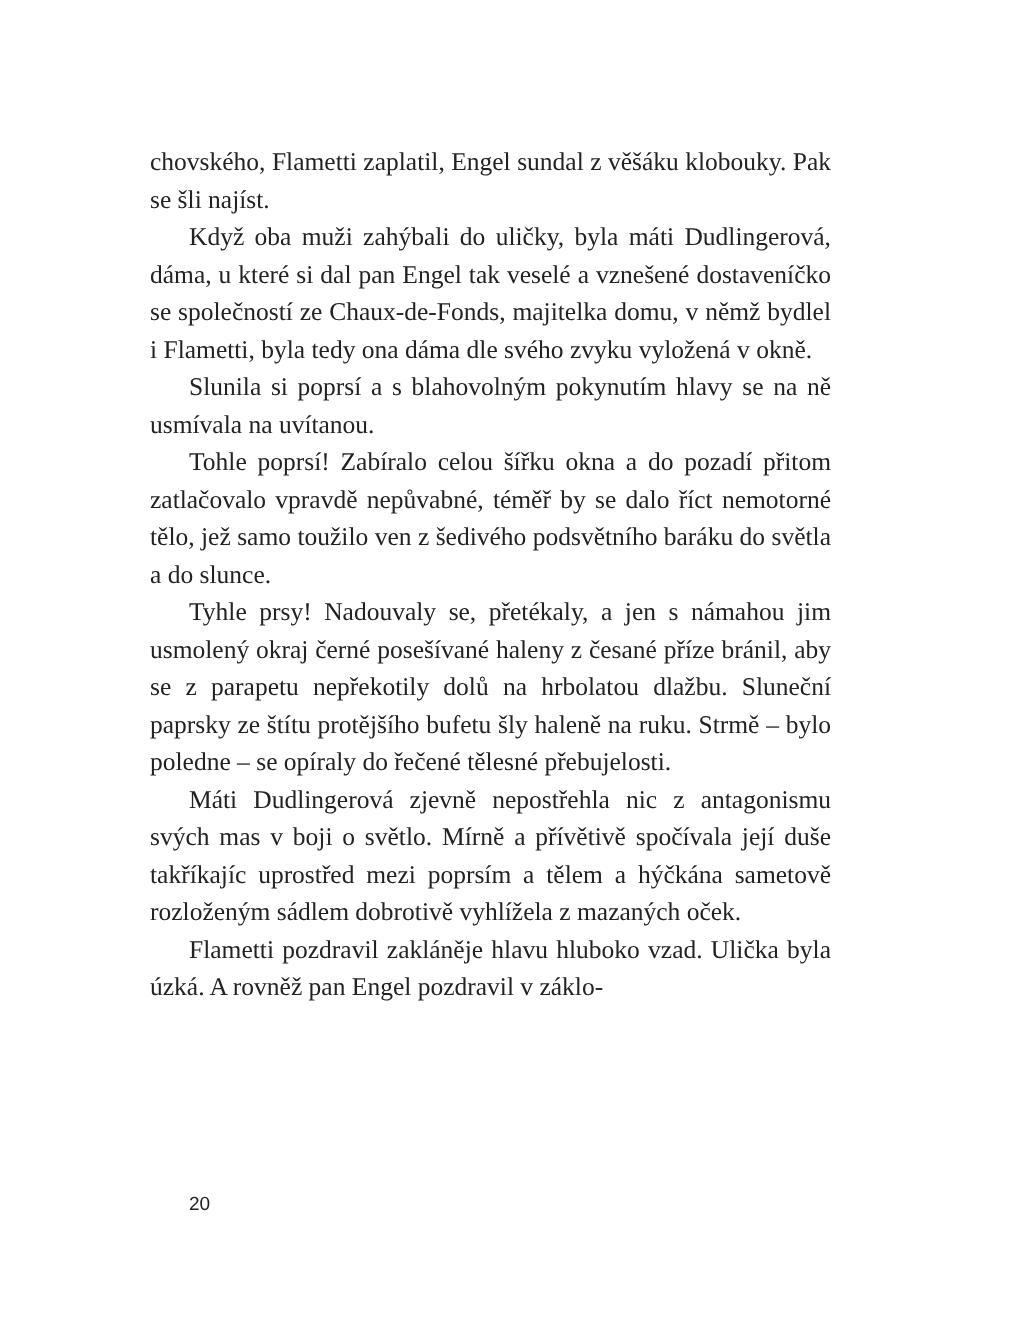chovského, Flametti zaplatil, Engel sundal z věšáku klobouky. Pak se šli najíst.
Když oba muži zahýbali do uličky, byla máti Dudlingerová, dáma, u které si dal pan Engel tak veselé a vznešené dostaveníčko se společností ze Chaux-de-Fonds, majitelka domu, v němž bydlel i Flametti, byla tedy ona dáma dle svého zvyku vyložená v okně.
Slunila si poprsí a s blahovolným pokynutím hlavy se na ně usmívala na uvítanou.
Tohle poprsí! Zabíralo celou šířku okna a do pozadí přitom zatlačovalo vpravdě nepůvabné, téměř by se dalo říct nemotorné tělo, jež samo toužilo ven z šedivého podsvětního baráku do světla a do slunce.
Tyhle prsy! Nadouvaly se, přetékaly, a jen s námahou jim usmolený okraj černé posešívané haleny z česané příze bránil, aby se z parapetu nepřekotily dolů na hrbolatou dlažbu. Sluneční paprsky ze štítu protějšího bufetu šly haleně na ruku. Strmě – bylo poledne – se opíraly do řečené tělesné přebujelosti.
Máti Dudlingerová zjevně nepostřehla nic z antagonismu svých mas v boji o světlo. Mírně a přívětivě spočívala její duše takříkajíc uprostřed mezi poprsím a tělem a hýčkána sametově rozloženým sádlem dobrotivě vyhlížela z mazaných oček.
Flametti pozdravil zakláněje hlavu hluboko vzad. Ulička byla úzká. A rovněž pan Engel pozdravil v záklo-
20